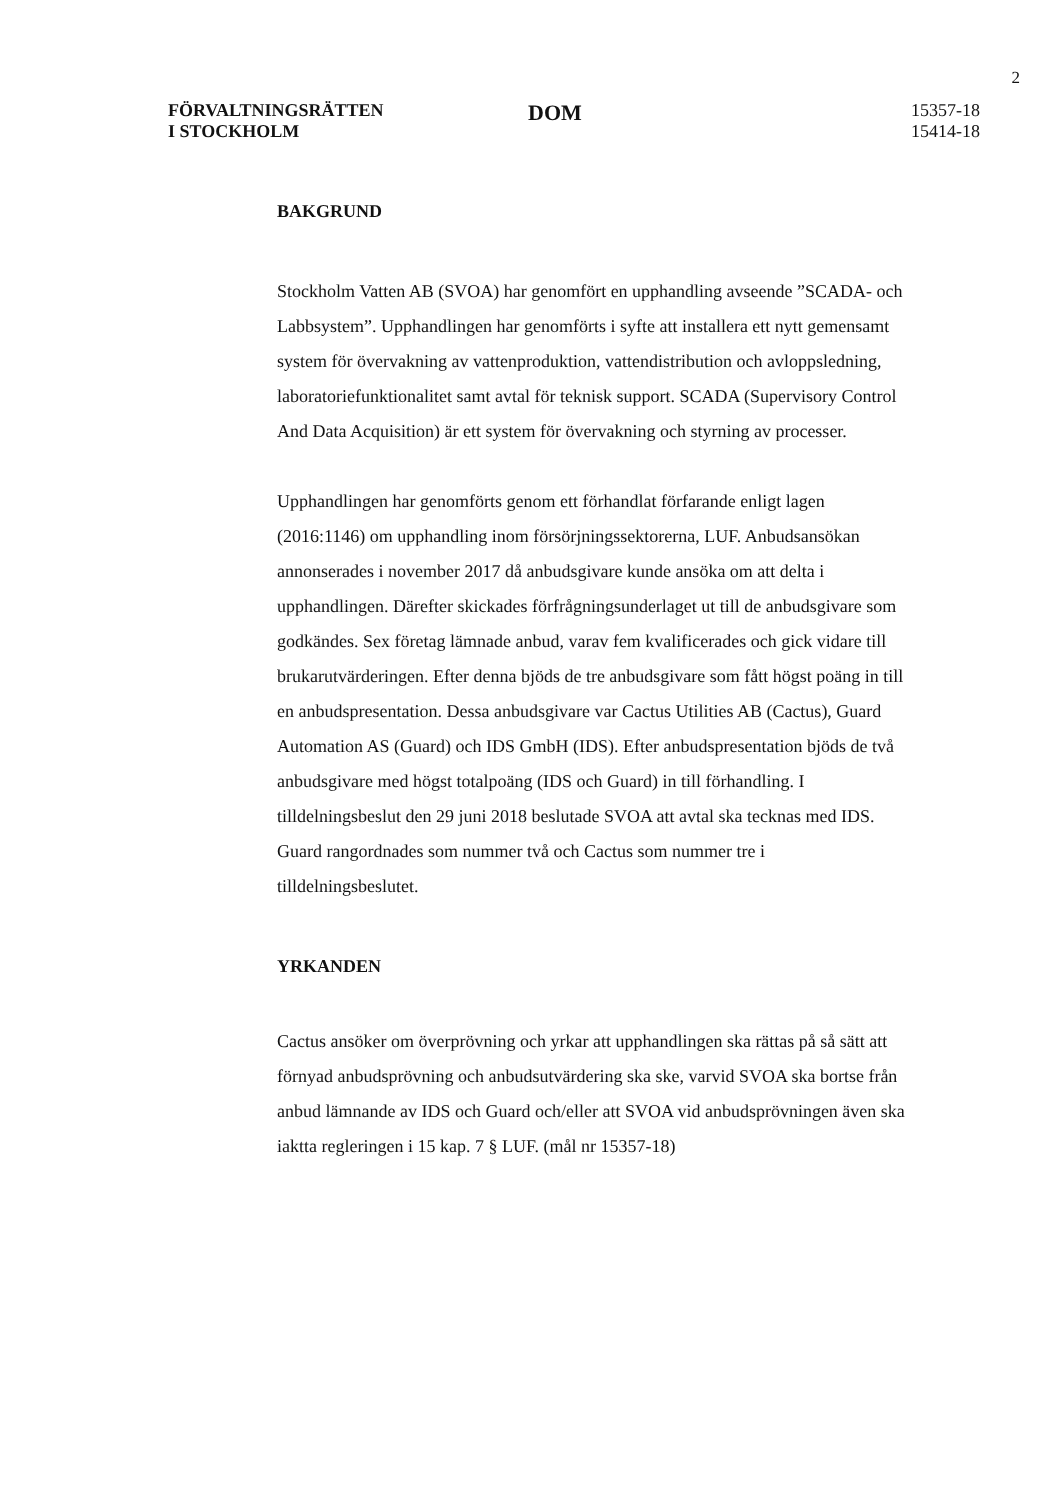2
FÖRVALTNINGSRÄTTEN
I STOCKHOLM
DOM
15357-18
15414-18
BAKGRUND
Stockholm Vatten AB (SVOA) har genomfört en upphandling avseende ”SCADA- och Labbsystem”. Upphandlingen har genomförts i syfte att installera ett nytt gemensamt system för övervakning av vattenproduktion, vattendistribution och avloppsledning, laboratoriefunktionalitet samt avtal för teknisk support. SCADA (Supervisory Control And Data Acquisition) är ett system för övervakning och styrning av processer.
Upphandlingen har genomförts genom ett förhandlat förfarande enligt lagen (2016:1146) om upphandling inom försörjningssektorerna, LUF. Anbudsansökan annonserades i november 2017 då anbudsgivare kunde ansöka om att delta i upphandlingen. Därefter skickades förfrågningsunderlaget ut till de anbudsgivare som godkändes. Sex företag lämnade anbud, varav fem kvalificerades och gick vidare till brukarutvärderingen. Efter denna bjöds de tre anbudsgivare som fått högst poäng in till en anbudspresentation. Dessa anbudsgivare var Cactus Utilities AB (Cactus), Guard Automation AS (Guard) och IDS GmbH (IDS). Efter anbudspresentation bjöds de två anbudsgivare med högst totalpoäng (IDS och Guard) in till förhandling. I tilldelningsbeslut den 29 juni 2018 beslutade SVOA att avtal ska tecknas med IDS. Guard rangordnades som nummer två och Cactus som nummer tre i tilldelningsbeslutet.
YRKANDEN
Cactus ansöker om överprövning och yrkar att upphandlingen ska rättas på så sätt att förnyad anbudsprövning och anbudsutvärdering ska ske, varvid SVOA ska bortse från anbud lämnande av IDS och Guard och/eller att SVOA vid anbudsprövningen även ska iaktta regleringen i 15 kap. 7 § LUF. (mål nr 15357-18)